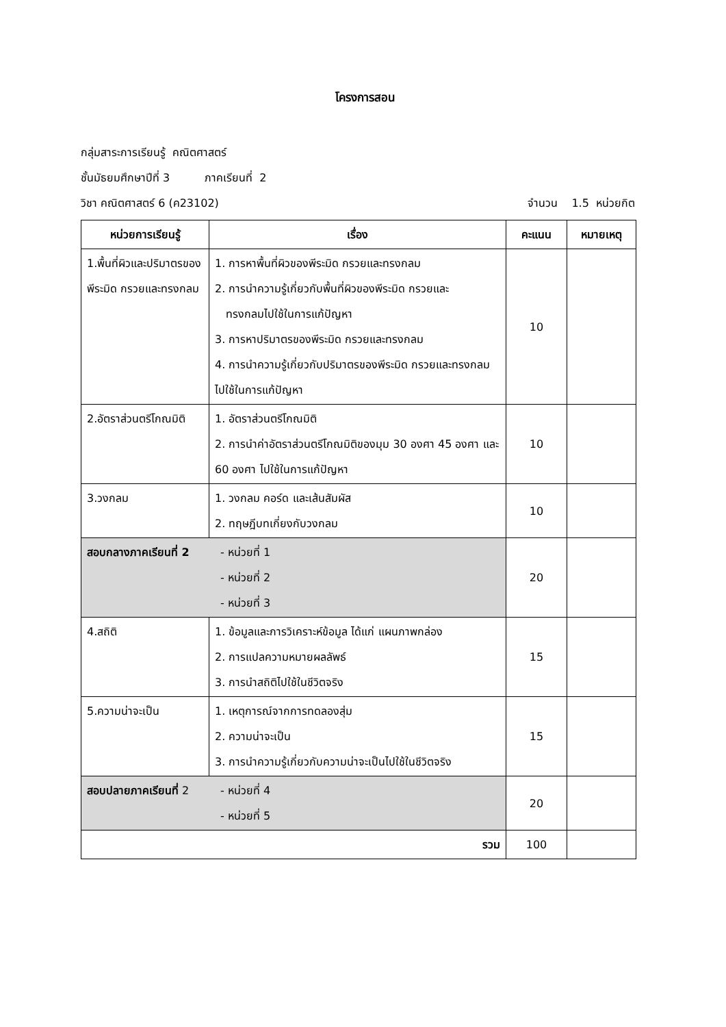โครงการสอน
กลุ่มสาระการเรียนรู้ คณิตศาสตร์
ชั้นมัธยมศึกษาปีที่ 3 ภาคเรียนที่ 2
วิชา คณิตศาสตร์ 6 (ค23102) จำนวน 1.5 หน่วยกิต
| หน่วยการเรียนรู้ | เรื่อง | คะแนน | หมายเหตุ |
| --- | --- | --- | --- |
| 1.พื้นที่ผิวและปริมาตรของพีระมิด กรวยและทรงกลม | 1. การหาพื้นที่ผิวของพีระมิด กรวยและทรงกลม 2. การนำความรู้เกี่ยวกับพื้นที่ผิวของพีระมิด กรวยและ ทรงกลมไปใช้ในการแก้ปัญหา 3. การหาปริมาตรของพีระมิด กรวยและทรงกลม 4. การนำความรู้เกี่ยวกับปริมาตรของพีระมิด กรวยและทรงกลมไปใช้ในการแก้ปัญหา | 10 | |
| 2.อัตราส่วนตรีโกณมิติ | 1. อัตราส่วนตรีโกณมิติ 2. การนำค่าอัตราส่วนตรีโกณมิติของมุม 30 องศา 45 องศา และ 60 องศา ไปใช้ในการแก้ปัญหา | 10 | |
| 3.วงกลม | 1. วงกลม คอร์ด และเส้นสัมผัส 2. ทฤษฎีบทเกี่ยงกับวงกลม | 10 | |
| สอบกลางภาคเรียนที่ 2 - หน่วยที่ 1 - หน่วยที่ 2 - หน่วยที่ 3 | | 20 | |
| 4.สถิติ | 1. ข้อมูลและการวิเคราะห์ข้อมูล ได้แก่ แผนภาพกล่อง 2. การแปลความหมายผลลัพธ์ 3. การนำสถิติไปใช้ในชีวิตจริง | 15 | |
| 5.ความน่าจะเป็น | 1. เหตุการณ์จากการทดลองสุ่ม 2. ความน่าจะเป็น 3. การนำความรู้เกี่ยวกับความน่าจะเป็นไปใช้ในชีวิตจริง | 15 | |
| สอบปลายภาคเรียนที่ 2 - หน่วยที่ 4 - หน่วยที่ 5 | | 20 | |
| รวม | | 100 | |